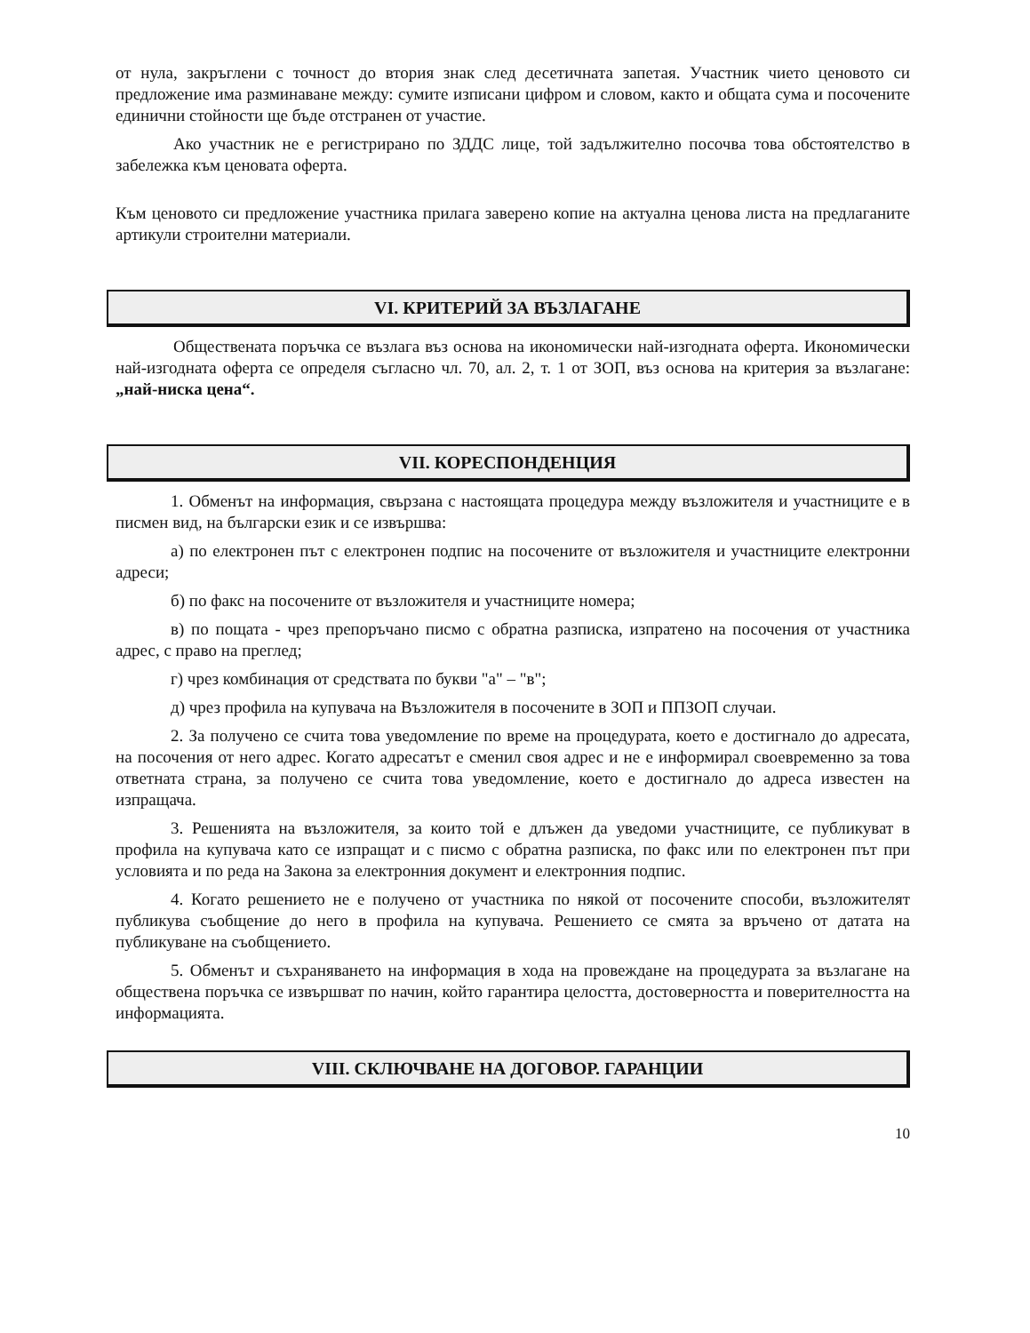от нула, закръглени с точност до втория знак след десетичната запетая. Участник чието ценовото си предложение има разминаване между: сумите изписани цифром и словом, както и общата сума и посочените единични стойности ще бъде отстранен от участие.
Ако участник не е регистрирано по ЗДДС лице, той задължително посочва това обстоятелство в забележка към ценовата оферта.
Към ценовото си предложение участника прилага заверено копие на актуална ценова листа на предлаганите артикули строителни материали.
VI. КРИТЕРИЙ ЗА ВЪЗЛАГАНЕ
Обществената поръчка се възлага въз основа на икономически най-изгодната оферта. Икономически най-изгодната оферта се определя съгласно чл. 70, ал. 2, т. 1 от ЗОП, въз основа на критерия за възлагане: „най-ниска цена“.
VII. КОРЕСПОНДЕНЦИЯ
1. Обменът на информация, свързана с настоящата процедура между възложителя и участниците е в писмен вид, на български език и се извършва:
а) по електронен път с електронен подпис на посочените от възложителя и участниците електронни адреси;
б) по факс на посочените от възложителя и участниците номера;
в) по пощата - чрез препоръчано писмо с обратна разписка, изпратено на посочения от участника адрес, с право на преглед;
г) чрез комбинация от средствата по букви "а" – "в";
д) чрез профила на купувача на Възложителя в посочените в ЗОП и ППЗОП случаи.
2. За получено се счита това уведомление по време на процедурата, което е достигнало до адресата, на посочения от него адрес. Когато адресатът е сменил своя адрес и не е информирал своевременно за това ответната страна, за получено се счита това уведомление, което е достигнало до адреса известен на изпращача.
3. Решенията на възложителя, за които той е длъжен да уведоми участниците, се публикуват в профила на купувача като се изпращат и с писмо с обратна разписка, по факс или по електронен път при условията и по реда на Закона за електронния документ и електронния подпис.
4. Когато решението не е получено от участника по някой от посочените способи, възложителят публикува съобщение до него в профила на купувача. Решението се смята за връчено от датата на публикуване на съобщението.
5. Обменът и съхраняването на информация в хода на провеждане на процедурата за възлагане на обществена поръчка се извършват по начин, който гарантира целостта, достоверността и поверителността на информацията.
VIII. СКЛЮЧВАНЕ НА ДОГОВОР. ГАРАНЦИИ
10